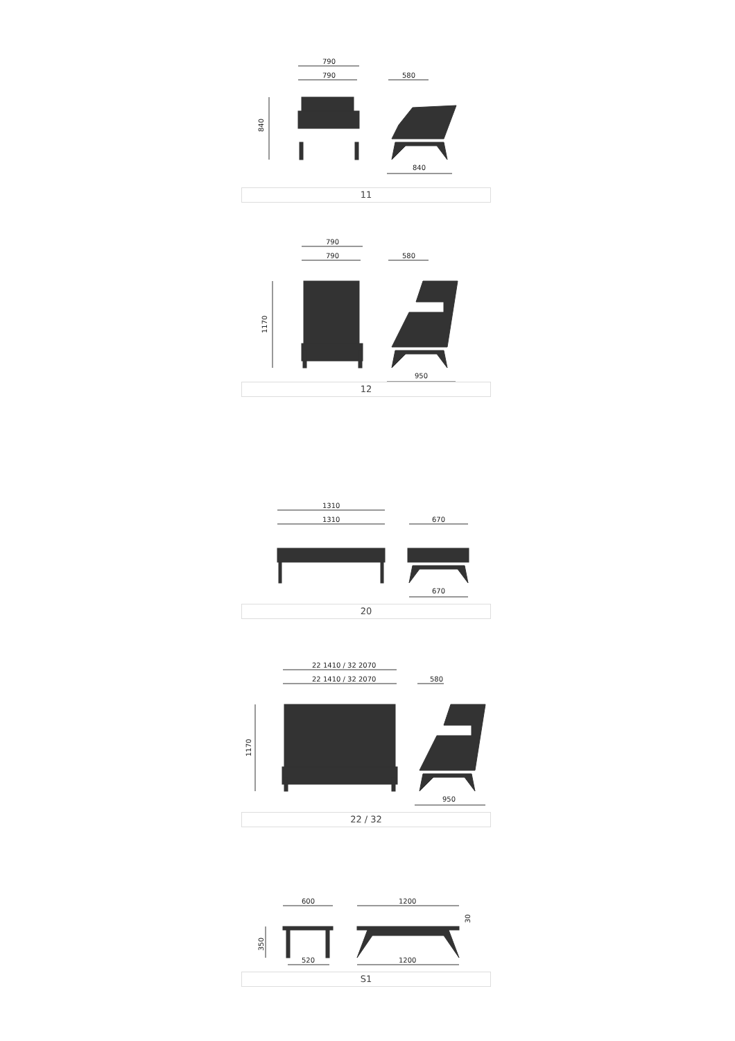790
790
580
840
840
11
790
790
580
950
1170
12
1310
1310
670
670
20
22 1410 / 32 2070
22 1410 / 32 2070
580
950
1170
22 / 32
600
1200
520
1200
350
30
S1